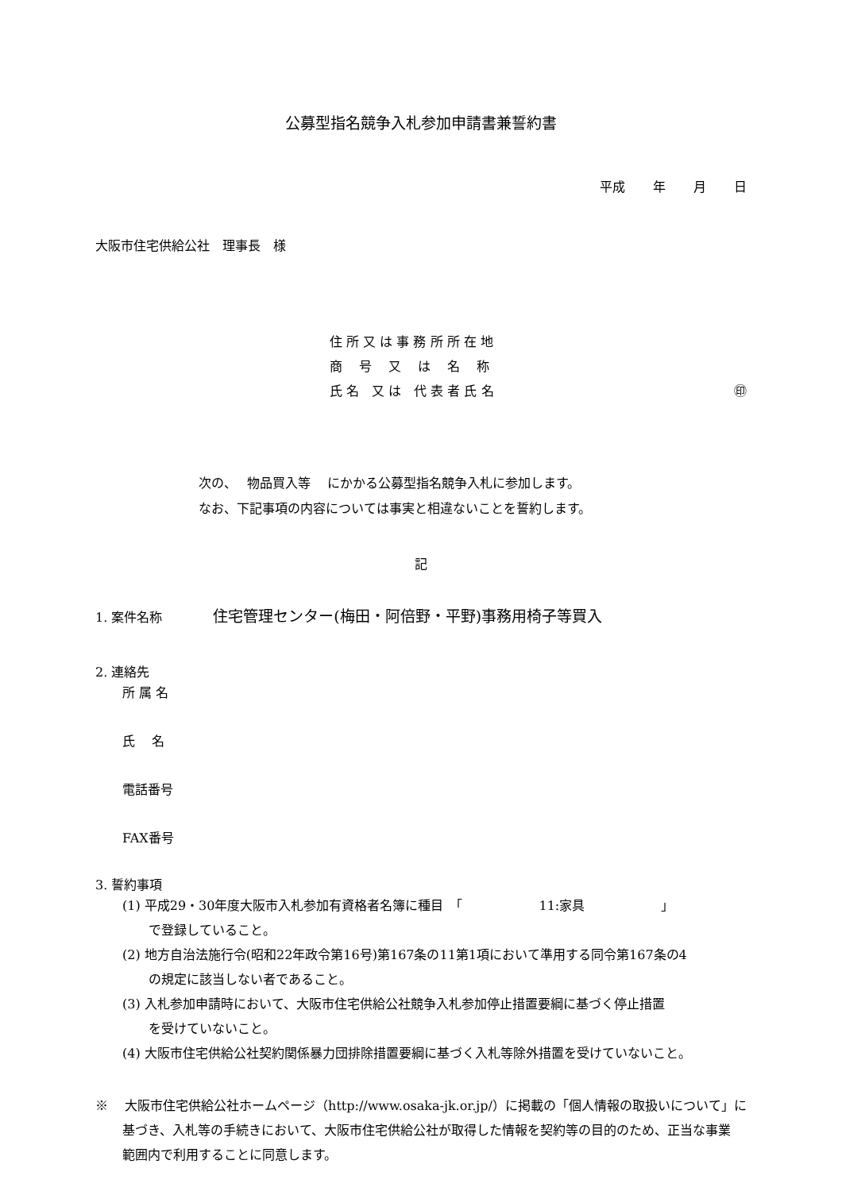公募型指名競争入札参加申請書兼誓約書
平成 年 月 日
大阪市住宅供給公社　理事長　様
住 所 又 は 事 務 所 所 在 地
商　 号 　又 　は 　名 　称
氏 名　又 は　代 表 者 氏 名 ㊞
次の、　 物品買入等　 にかかる公募型指名競争入札に参加します。
なお、下記事項の内容については事実と相違ないことを誓約します。
記
1. 案件名称　　　　住宅管理センター(梅田・阿倍野・平野)事務用椅子等買入
2. 連絡先
所 属 名
氏　 名
電話番号
FAX番号
3. 誓約事項
(1) 平成29・30年度大阪市入札参加有資格者名簿に種目　「　　　　　　11:家具　　　　　　」
で登録していること。
(2) 地方自治法施行令(昭和22年政令第16号)第167条の11第1項において準用する同令第167条の4
の規定に該当しない者であること。
(3) 入札参加申請時において、大阪市住宅供給公社競争入札参加停止措置要綱に基づく停止措置
を受けていないこと。
(4) 大阪市住宅供給公社契約関係暴力団排除措置要綱に基づく入札等除外措置を受けていないこと。
※　 大阪市住宅供給公社ホームページ（http://www.osaka-jk.or.jp/）に掲載の「個人情報の取扱いについて」に
基づき、入札等の手続きにおいて、大阪市住宅供給公社が取得した情報を契約等の目的のため、正当な事業
範囲内で利用することに同意します。